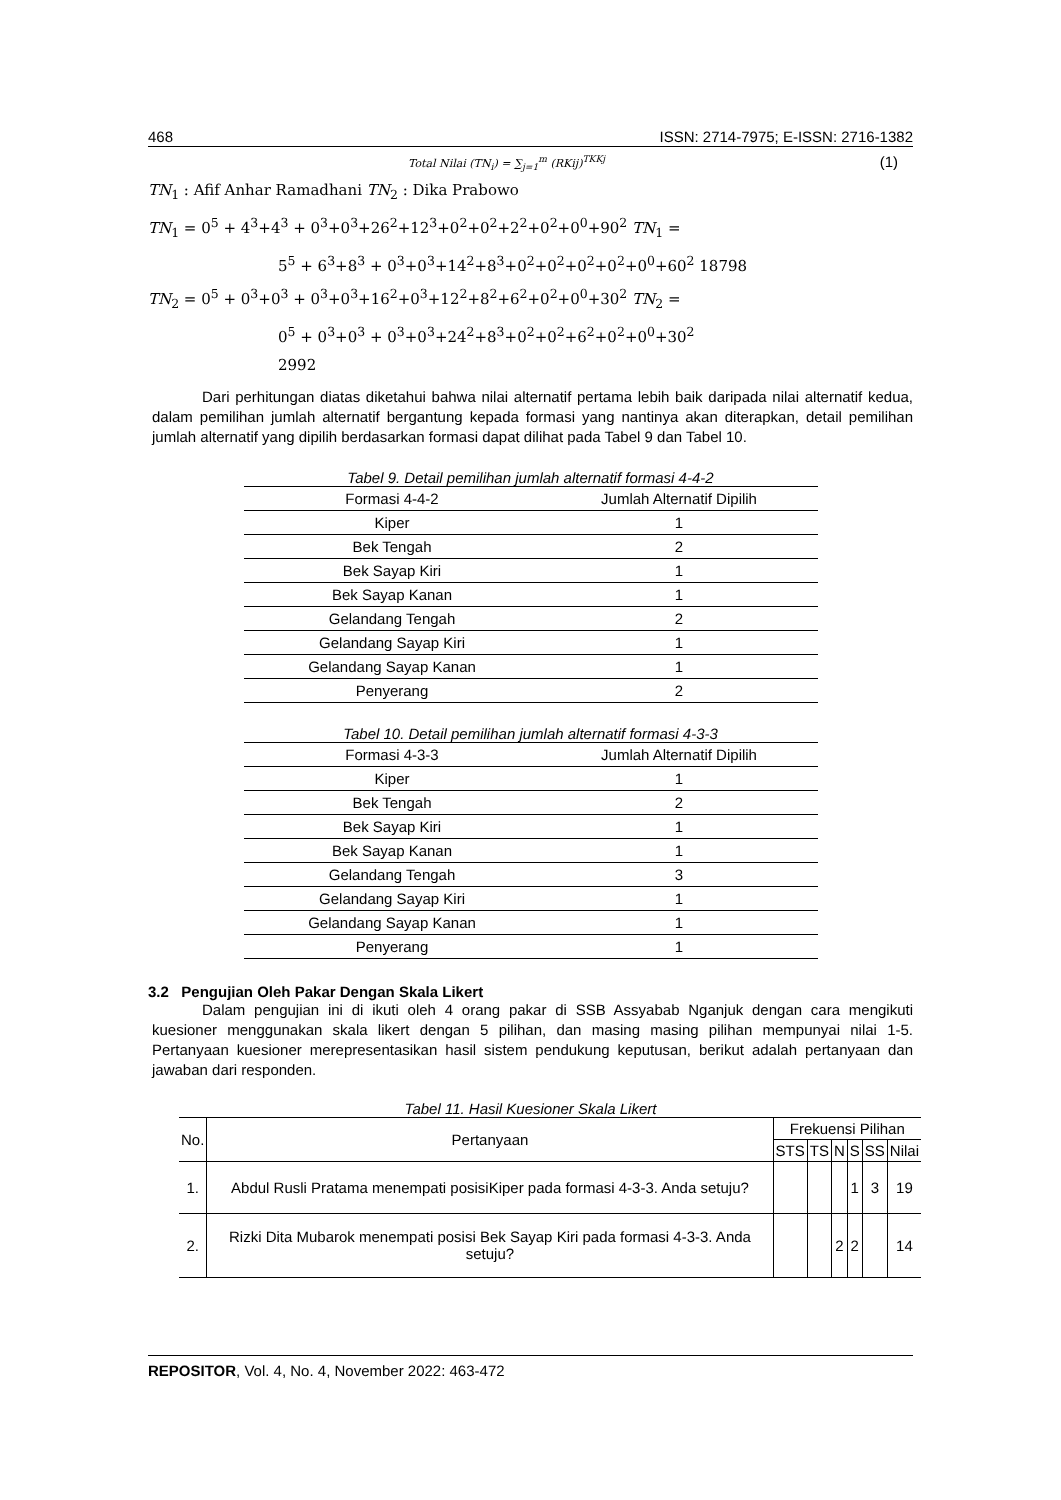468 ISSN: 2714-7975; E-ISSN: 2716-1382
Total Nilai (TN<sub>i</sub>) = ∑<sub>j=1</sub><sup>m</sup> (RKij)<sup>TKKj</sup> (1)
TN<sub>1</sub> : Afif Anhar Ramadhani TN<sub>2</sub> : Dika Prabowo
TN<sub>1</sub> = 0<sup>5</sup> + 4<sup>3</sup>+4<sup>3</sup> + 0<sup>3</sup>+0<sup>3</sup>+26<sup>2</sup>+12<sup>3</sup>+0<sup>2</sup>+0<sup>2</sup>+2<sup>2</sup>+0<sup>2</sup>+0<sup>0</sup>+90<sup>2</sup> TN<sub>1</sub> =
5<sup>5</sup> + 6<sup>3</sup>+8<sup>3</sup> + 0<sup>3</sup>+0<sup>3</sup>+14<sup>2</sup>+8<sup>3</sup>+0<sup>2</sup>+0<sup>2</sup>+0<sup>2</sup>+0<sup>2</sup>+0<sup>0</sup>+60<sup>2</sup> 18798
TN<sub>2</sub> = 0<sup>5</sup> + 0<sup>3</sup>+0<sup>3</sup> + 0<sup>3</sup>+0<sup>3</sup>+16<sup>2</sup>+0<sup>3</sup>+12<sup>2</sup>+8<sup>2</sup>+6<sup>2</sup>+0<sup>2</sup>+0<sup>0</sup>+30<sup>2</sup> TN<sub>2</sub> =
0<sup>5</sup> + 0<sup>3</sup>+0<sup>3</sup> + 0<sup>3</sup>+0<sup>3</sup>+24<sup>2</sup>+8<sup>3</sup>+0<sup>2</sup>+0<sup>2</sup>+6<sup>2</sup>+0<sup>2</sup>+0<sup>0</sup>+30<sup>2</sup>
2992
Dari perhitungan diatas diketahui bahwa nilai alternatif pertama lebih baik daripada nilai alternatif kedua, dalam pemilihan jumlah alternatif bergantung kepada formasi yang nantinya akan diterapkan, detail pemilihan jumlah alternatif yang dipilih berdasarkan formasi dapat dilihat pada Tabel 9 dan Tabel 10.
Tabel 9. Detail pemilihan jumlah alternatif formasi 4-4-2
| Formasi 4-4-2 | Jumlah Alternatif Dipilih |
| --- | --- |
| Kiper | 1 |
| Bek Tengah | 2 |
| Bek Sayap Kiri | 1 |
| Bek Sayap Kanan | 1 |
| Gelandang Tengah | 2 |
| Gelandang Sayap Kiri | 1 |
| Gelandang Sayap Kanan | 1 |
| Penyerang | 2 |
Tabel 10. Detail pemilihan jumlah alternatif formasi 4-3-3
| Formasi 4-3-3 | Jumlah Alternatif Dipilih |
| --- | --- |
| Kiper | 1 |
| Bek Tengah | 2 |
| Bek Sayap Kiri | 1 |
| Bek Sayap Kanan | 1 |
| Gelandang Tengah | 3 |
| Gelandang Sayap Kiri | 1 |
| Gelandang Sayap Kanan | 1 |
| Penyerang | 1 |
3.2 Pengujian Oleh Pakar Dengan Skala Likert
Dalam pengujian ini di ikuti oleh 4 orang pakar di SSB Assyabab Nganjuk dengan cara mengikuti kuesioner menggunakan skala likert dengan 5 pilihan, dan masing masing pilihan mempunyai nilai 1-5. Pertanyaan kuesioner merepresentasikan hasil sistem pendukung keputusan, berikut adalah pertanyaan dan jawaban dari responden.
Tabel 11. Hasil Kuesioner Skala Likert
| No. | Pertanyaan | Frekuensi Pilihan | | | | | |
| --- | --- | --- | --- | --- | --- | --- | --- |
| | | STS | TS | N | S | SS | Nilai |
| 1. | Abdul Rusli Pratama menempati posisiKiper pada formasi 4-3-3. Anda setuju? | | | | 1 | 3 | 19 |
| 2. | Rizki Dita Mubarok menempati posisi Bek Sayap Kiri pada formasi 4-3-3. Anda setuju? | | | 2 | 2 | | 14 |
REPOSITOR, Vol. 4, No. 4, November 2022: 463-472